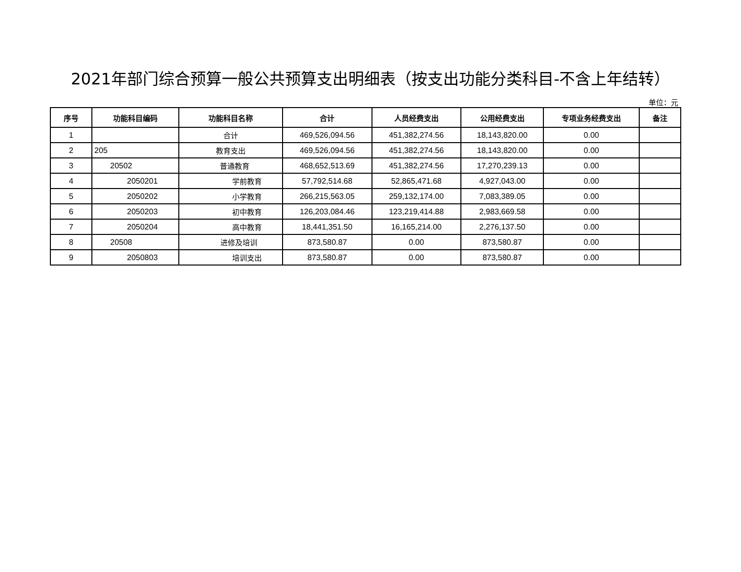2021年部门综合预算一般公共预算支出明细表（按支出功能分类科目-不含上年结转）
单位：元
| 序号 | 功能科目编码 | 功能科目名称 | 合计 | 人员经费支出 | 公用经费支出 | 专项业务经费支出 | 备注 |
| --- | --- | --- | --- | --- | --- | --- | --- |
| 1 | | 合计 | 469,526,094.56 | 451,382,274.56 | 18,143,820.00 | 0.00 | |
| 2 | 205 | 教育支出 | 469,526,094.56 | 451,382,274.56 | 18,143,820.00 | 0.00 | |
| 3 | 20502 | 普通教育 | 468,652,513.69 | 451,382,274.56 | 17,270,239.13 | 0.00 | |
| 4 | 2050201 | 学前教育 | 57,792,514.68 | 52,865,471.68 | 4,927,043.00 | 0.00 | |
| 5 | 2050202 | 小学教育 | 266,215,563.05 | 259,132,174.00 | 7,083,389.05 | 0.00 | |
| 6 | 2050203 | 初中教育 | 126,203,084.46 | 123,219,414.88 | 2,983,669.58 | 0.00 | |
| 7 | 2050204 | 高中教育 | 18,441,351.50 | 16,165,214.00 | 2,276,137.50 | 0.00 | |
| 8 | 20508 | 进修及培训 | 873,580.87 | 0.00 | 873,580.87 | 0.00 | |
| 9 | 2050803 | 培训支出 | 873,580.87 | 0.00 | 873,580.87 | 0.00 | |